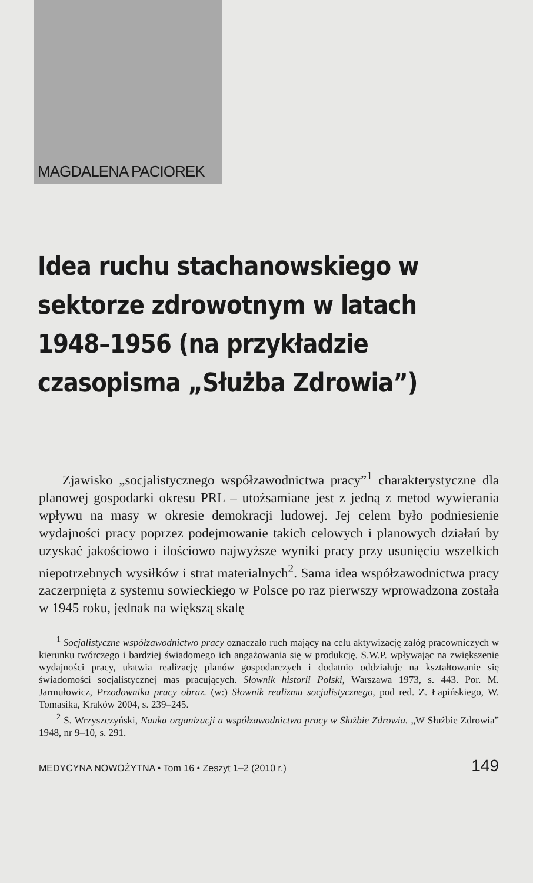MAGDALENA PACIOREK
Idea ruchu stachanowskiego w sektorze zdrowotnym w latach 1948–1956 (na przykładzie czasopisma „Służba Zdrowia”)
Zjawisko „socjalistycznego współzawodnictwa pracy”<sup>1</sup> charakterystyczne dla planowej gospodarki okresu PRL – utożsamiane jest z jedną z metod wywierania wpływu na masy w okresie demokracji ludowej. Jej celem było podniesienie wydajności pracy poprzez podejmowanie takich celowych i planowych działań by uzyskać jakościowo i ilościowo najwyższe wyniki pracy przy usunięciu wszelkich niepotrzebnych wysiłków i strat materialnych<sup>2</sup>. Sama idea współzawodnictwa pracy zaczerpnięta z systemu sowieckiego w Polsce po raz pierwszy wprowadzona została w 1945 roku, jednak na większą skalę
<sup>1</sup> Socjalistyczne współzawodnictwo pracy oznaczało ruch mający na celu aktywizację załóg pracowniczych w kierunku twórczego i bardziej świadomego ich angażowania się w produkcję. S.W.P. wpływając na zwiększenie wydajności pracy, ułatwia realizację planów gospodarczych i dodatnio oddziałuje na kształtowanie się świadomości socjalistycznej mas pracujących. Słownik historii Polski, Warszawa 1973, s. 443. Por. M. Jarmułowicz, Przodownika pracy obraz. (w:) Słownik realizmu socjalistycznego, pod red. Z. Łapińskiego, W. Tomasika, Kraków 2004, s. 239–245.
<sup>2</sup> S. Wrzyszczyński, Nauka organizacji a współzawodnictwo pracy w Służbie Zdrowia. „W Służbie Zdrowia” 1948, nr 9–10, s. 291.
MEDYCYNA NOWOŻYTNA • Tom 16 • Zeszyt 1–2 (2010 r.) 149